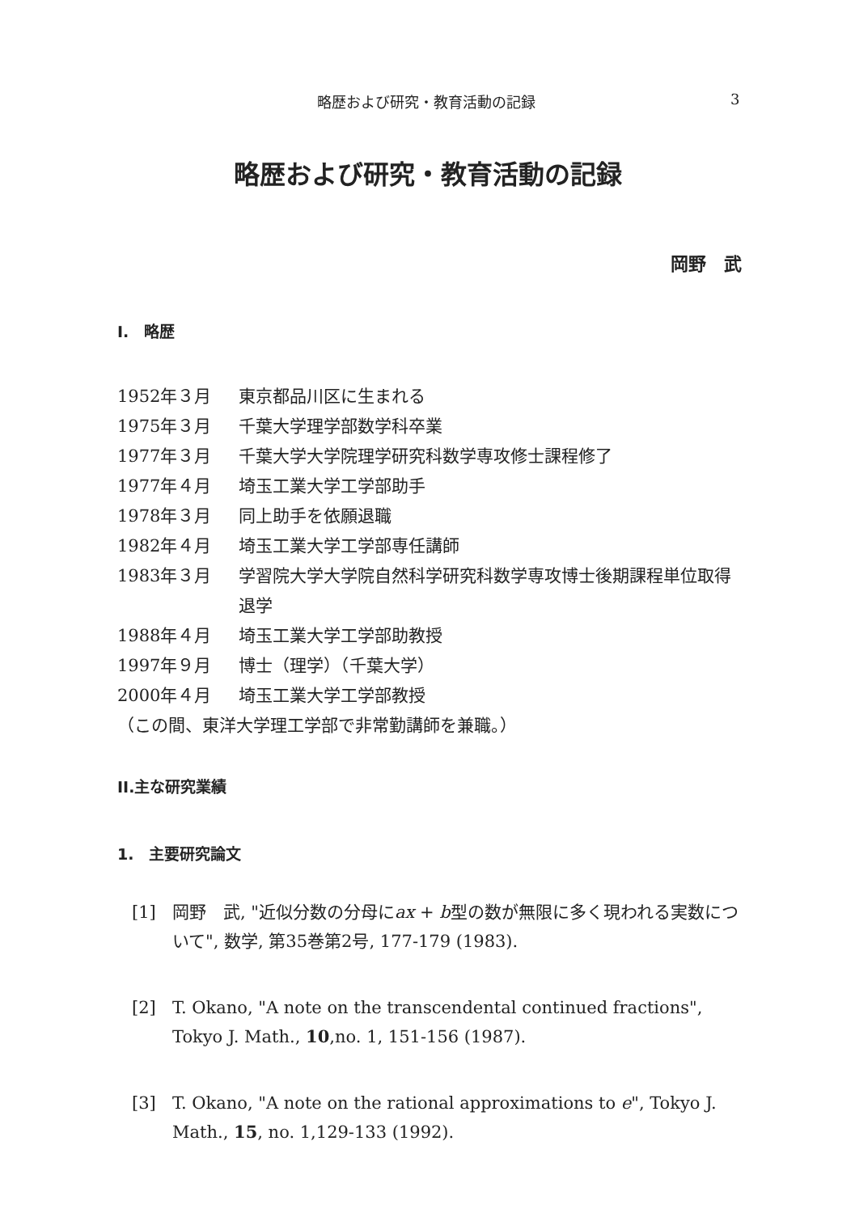略歴および研究・教育活動の記録 3
略歴および研究・教育活動の記録
岡野　武
I.　略歴
1952年３月 東京都品川区に生まれる
1975年３月 千葉大学理学部数学科卒業
1977年３月 千葉大学大学院理学研究科数学専攻修士課程修了
1977年４月 埼玉工業大学工学部助手
1978年３月 同上助手を依願退職
1982年４月 埼玉工業大学工学部専任講師
1983年３月 学習院大学大学院自然科学研究科数学専攻博士後期課程単位取得退学
1988年４月 埼玉工業大学工学部助教授
1997年９月 博士（理学）（千葉大学）
2000年４月 埼玉工業大学工学部教授
（この間、東洋大学理工学部で非常勤講師を兼職。）
II.主な研究業績
1.　主要研究論文
[1] 岡野　武, "近似分数の分母にax + b型の数が無限に多く現われる実数について", 数学, 第35巻第2号, 177-179 (1983).
[2] T. Okano, "A note on the transcendental continued fractions", Tokyo J. Math., 10,no. 1, 151-156 (1987).
[3] T. Okano, "A note on the rational approximations to e", Tokyo J. Math., 15, no. 1,129-133 (1992).